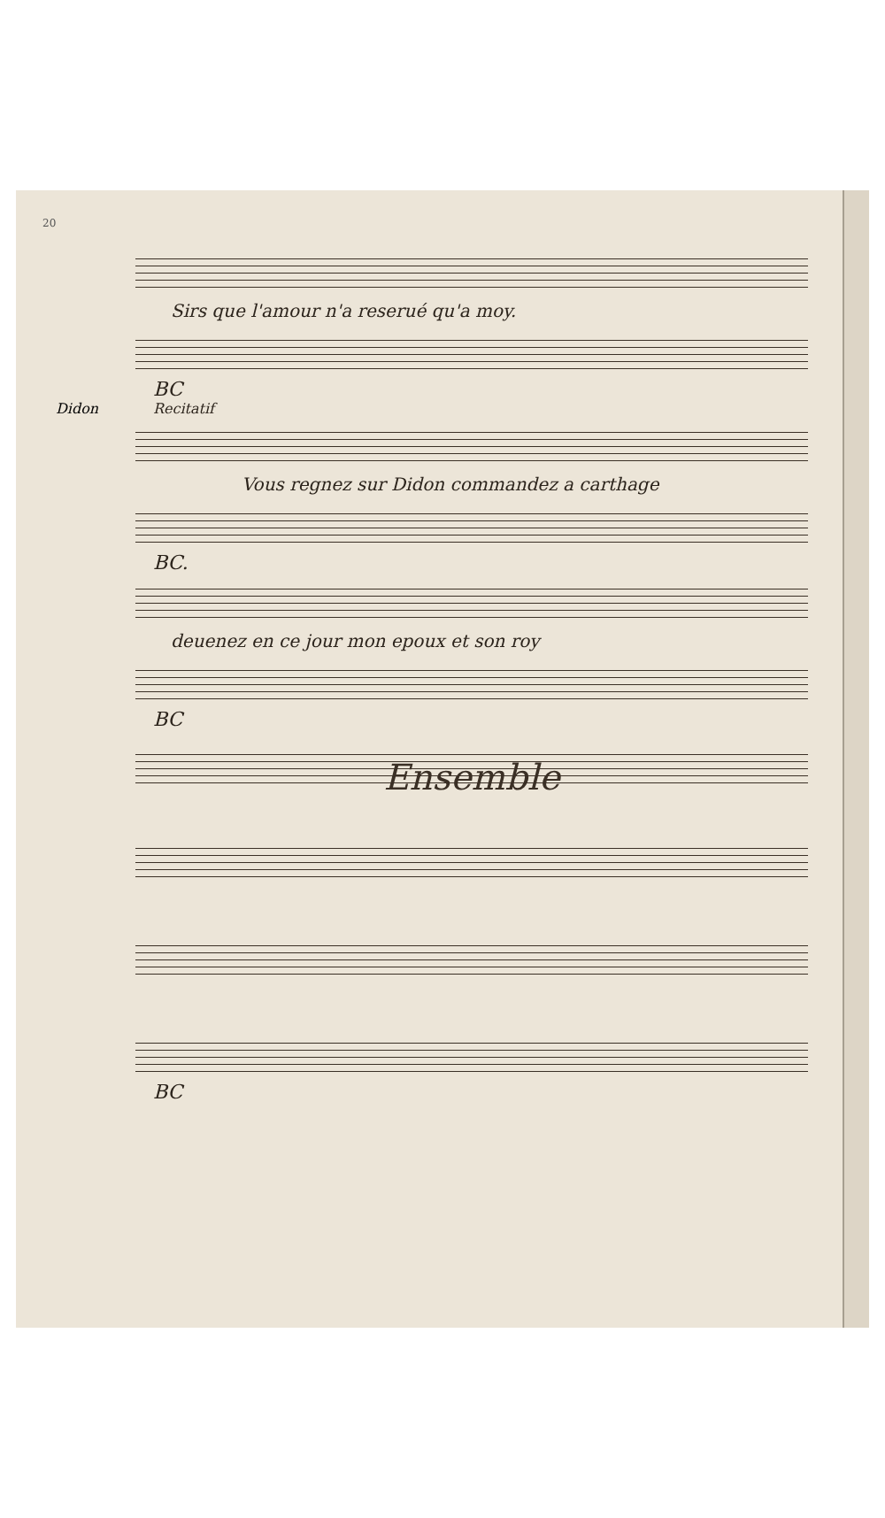20
Sirs que l'amour n'a reserué qu'a moy.
BC
Didon
Recitatif
Vous regnez sur Didon commandez a carthage
BC.
deuenez en ce jour mon epoux et son roy
BC
Ensemble
BC